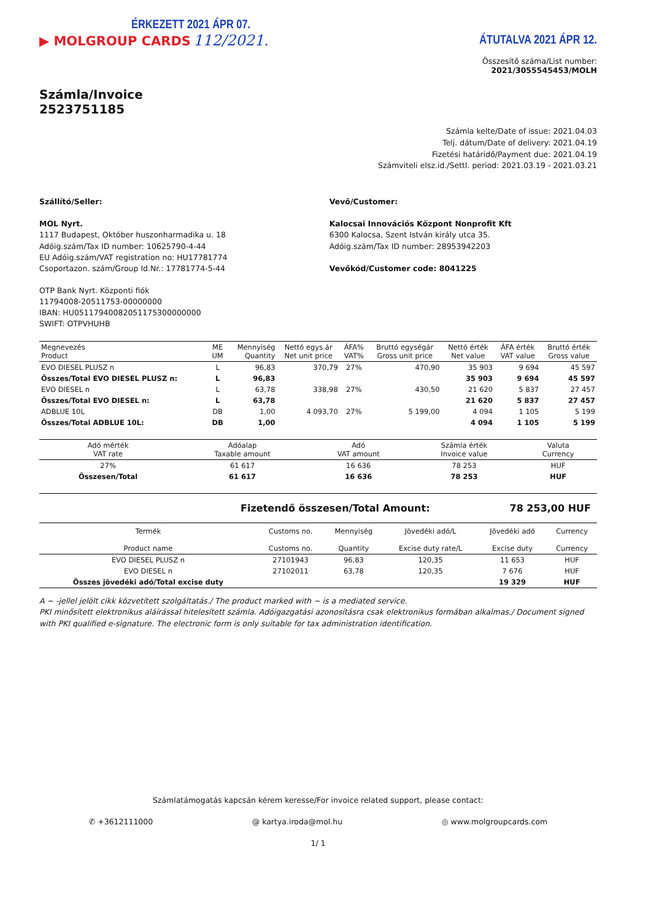ÉRKEZETT 2021 ÁPR 07.
▶ MOLGROUP CARDS 112/2021.
ÁTUTALVA 2021 ÁPR 12.
Összesítő száma/List number:
2021/3055545453/MOLH
Számla/Invoice
2523751185
Számla kelte/Date of issue: 2021.04.03
Telj. dátum/Date of delivery: 2021.04.19
Fizetési határidő/Payment due: 2021.04.19
Számviteli elsz.id./Settl. period: 2021.03.19 - 2021.03.21
Szállító/Seller:
MOL Nyrt.
1117 Budapest, Október huszonharmadika u. 18
Adóig.szám/Tax ID number: 10625790-4-44
EU Adóig.szám/VAT registration no: HU17781774
Csoportazon. szám/Group Id.Nr.: 17781774-5-44
OTP Bank Nyrt. Központi fiók
11794008-20511753-00000000
IBAN: HU05117940082051175300000000
SWIFT: OTPVHUHB
Vevő/Customer:
Kalocsai Innovációs Központ Nonprofit Kft
6300 Kalocsa, Szent István király utca 35.
Adóig.szám/Tax ID number: 28953942203
Vevőkód/Customer code: 8041225
| Megnevezés Product | ME UM | Mennyiség Quantity | Nettó egys.ár Net unit price | ÁFA% VAT% | Bruttó egységár Gross unit price | Nettó érték Net value | ÁFA érték VAT value | Bruttó érték Gross value |
| --- | --- | --- | --- | --- | --- | --- | --- | --- |
| EVO DIESEL PLUSZ n | L | 96,83 | 370,79 | 27% | 470,90 | 35 903 | 9 694 | 45 597 |
| Összes/Total EVO DIESEL PLUSZ n: | L | 96,83 | | | | 35 903 | 9 694 | 45 597 |
| EVO DIESEL n | L | 63,78 | 338,98 | 27% | 430,50 | 21 620 | 5 837 | 27 457 |
| Összes/Total EVO DIESEL n: | L | 63,78 | | | | 21 620 | 5 837 | 27 457 |
| ADBLUE 10L | DB | 1,00 | 4 093,70 | 27% | 5 199,00 | 4 094 | 1 105 | 5 199 |
| Összes/Total ADBLUE 10L: | DB | 1,00 | | | | 4 094 | 1 105 | 5 199 |
| Adó mérték VAT rate | Adóalap Taxable amount | Adó VAT amount | Számla érték Invoice value | Valuta Currency |
| --- | --- | --- | --- | --- |
| 27% | 61 617 | 16 636 | 78 253 | HUF |
| Összesen/Total | 61 617 | 16 636 | 78 253 | HUF |
Fizetendő összesen/Total Amount: 78 253,00 HUF
| Termék Product name | Customs no. Customs no. | Mennyiség Quantity | Jövedéki adó/L Excise duty rate/L | Jövedéki adó Excise duty | Currency Currency |
| --- | --- | --- | --- | --- | --- |
| EVO DIESEL PLUSZ n | 27101943 | 96,83 | 120,35 | 11 653 | HUF |
| EVO DIESEL n | 27102011 | 63,78 | 120,35 | 7 676 | HUF |
| Összes jövedéki adó/Total excise duty | | | | 19 329 | HUF |
A ~ -jellel jelölt cikk közvetített szolgáltatás./ The product marked with ~ is a mediated service.
PKI minősített elektronikus aláírással hitelesített számla. Adóigazgatási azonosításra csak elektronikus formában alkalmas./ Document signed with PKI qualified e-signature. The electronic form is only suitable for tax administration identification.
Számlatámogatás kapcsán kérem keresse/For invoice related support, please contact:
✆ +3612111000 @ kartya.iroda@mol.hu ◎ www.molgroupcards.com
1/ 1